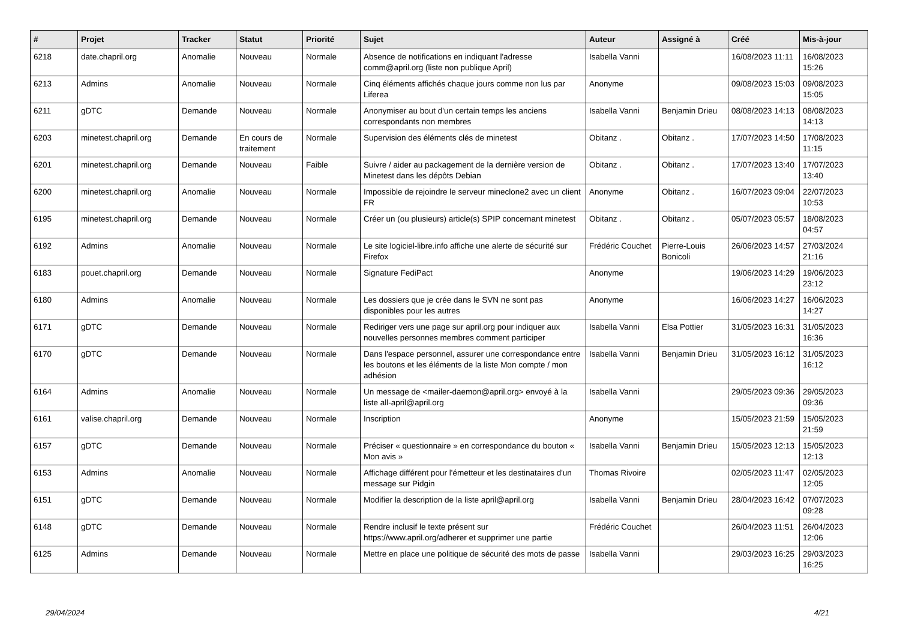| # | Projet | Tracker | Statut | Priorité | Sujet | Auteur | Assigné à | Créé | Mis-à-jour |
| --- | --- | --- | --- | --- | --- | --- | --- | --- | --- |
| 6218 | date.chapril.org | Anomalie | Nouveau | Normale | Absence de notifications en indiquant l'adresse comm@april.org (liste non publique April) | Isabella Vanni | | 16/08/2023 11:11 | 16/08/2023 15:26 |
| 6213 | Admins | Anomalie | Nouveau | Normale | Cinq éléments affichés chaque jours comme non lus par Liferea | Anonyme | | 09/08/2023 15:03 | 09/08/2023 15:05 |
| 6211 | gDTC | Demande | Nouveau | Normale | Anonymiser au bout d'un certain temps les anciens correspondants non membres | Isabella Vanni | Benjamin Drieu | 08/08/2023 14:13 | 08/08/2023 14:13 |
| 6203 | minetest.chapril.org | Demande | En cours de traitement | Normale | Supervision des éléments clés de minetest | Obitanz . | Obitanz . | 17/07/2023 14:50 | 17/08/2023 11:15 |
| 6201 | minetest.chapril.org | Demande | Nouveau | Faible | Suivre / aider au packagement de la dernière version de Minetest dans les dépôts Debian | Obitanz . | Obitanz . | 17/07/2023 13:40 | 17/07/2023 13:40 |
| 6200 | minetest.chapril.org | Anomalie | Nouveau | Normale | Impossible de rejoindre le serveur mineclone2 avec un client FR | Anonyme | Obitanz . | 16/07/2023 09:04 | 22/07/2023 10:53 |
| 6195 | minetest.chapril.org | Demande | Nouveau | Normale | Créer un (ou plusieurs) article(s) SPIP concernant minetest | Obitanz . | Obitanz . | 05/07/2023 05:57 | 18/08/2023 04:57 |
| 6192 | Admins | Anomalie | Nouveau | Normale | Le site logiciel-libre.info affiche une alerte de sécurité sur Firefox | Frédéric Couchet | Pierre-Louis Bonicoli | 26/06/2023 14:57 | 27/03/2024 21:16 |
| 6183 | pouet.chapril.org | Demande | Nouveau | Normale | Signature FediPact | Anonyme | | 19/06/2023 14:29 | 19/06/2023 23:12 |
| 6180 | Admins | Anomalie | Nouveau | Normale | Les dossiers que je crée dans le SVN ne sont pas disponibles pour les autres | Anonyme | | 16/06/2023 14:27 | 16/06/2023 14:27 |
| 6171 | gDTC | Demande | Nouveau | Normale | Rediriger vers une page sur april.org pour indiquer aux nouvelles personnes membres comment participer | Isabella Vanni | Elsa Pottier | 31/05/2023 16:31 | 31/05/2023 16:36 |
| 6170 | gDTC | Demande | Nouveau | Normale | Dans l'espace personnel, assurer une correspondance entre les boutons et les éléments de la liste Mon compte / mon adhésion | Isabella Vanni | Benjamin Drieu | 31/05/2023 16:12 | 31/05/2023 16:12 |
| 6164 | Admins | Anomalie | Nouveau | Normale | Un message de <mailer-daemon@april.org> envoyé à la liste all-april@april.org | Isabella Vanni | | 29/05/2023 09:36 | 29/05/2023 09:36 |
| 6161 | valise.chapril.org | Demande | Nouveau | Normale | Inscription | Anonyme | | 15/05/2023 21:59 | 15/05/2023 21:59 |
| 6157 | gDTC | Demande | Nouveau | Normale | Préciser « questionnaire » en correspondance du bouton « Mon avis » | Isabella Vanni | Benjamin Drieu | 15/05/2023 12:13 | 15/05/2023 12:13 |
| 6153 | Admins | Anomalie | Nouveau | Normale | Affichage différent pour l'émetteur et les destinataires d'un message sur Pidgin | Thomas Rivoire | | 02/05/2023 11:47 | 02/05/2023 12:05 |
| 6151 | gDTC | Demande | Nouveau | Normale | Modifier la description de la liste april@april.org | Isabella Vanni | Benjamin Drieu | 28/04/2023 16:42 | 07/07/2023 09:28 |
| 6148 | gDTC | Demande | Nouveau | Normale | Rendre inclusif le texte présent sur https://www.april.org/adherer et supprimer une partie | Frédéric Couchet | | 26/04/2023 11:51 | 26/04/2023 12:06 |
| 6125 | Admins | Demande | Nouveau | Normale | Mettre en place une politique de sécurité des mots de passe | Isabella Vanni | | 29/03/2023 16:25 | 29/03/2023 16:25 |
29/04/2024 4/21